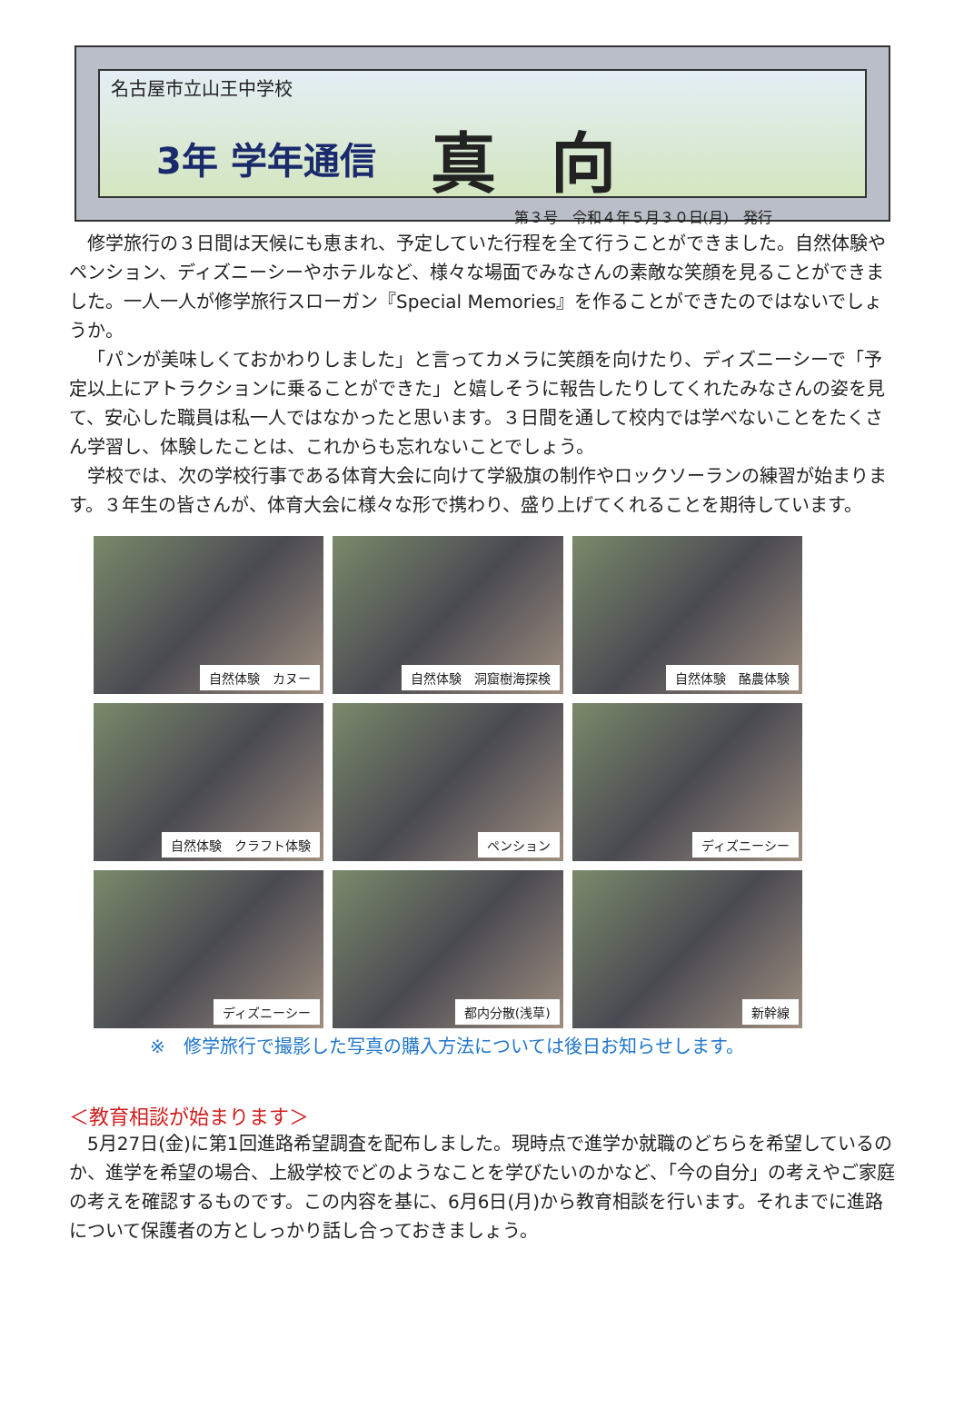名古屋市立山王中学校
3年 学年通信 真向
第３号　令和４年５月３０日(月)　発行
修学旅行の３日間は天候にも恵まれ、予定していた行程を全て行うことができました。自然体験やペンション、ディズニーシーやホテルなど、様々な場面でみなさんの素敵な笑顔を見ることができました。一人一人が修学旅行スローガン『Special Memories』を作ることができたのではないでしょうか。
「パンが美味しくておかわりしました」と言ってカメラに笑顔を向けたり、ディズニーシーで「予定以上にアトラクションに乗ることができた」と嬉しそうに報告したりしてくれたみなさんの姿を見て、安心した職員は私一人ではなかったと思います。３日間を通して校内では学べないことをたくさん学習し、体験したことは、これからも忘れないことでしょう。
学校では、次の学校行事である体育大会に向けて学級旗の制作やロックソーランの練習が始まります。３年生の皆さんが、体育大会に様々な形で携わり、盛り上げてくれることを期待しています。
自然体験　カヌー
自然体験　洞窟樹海探検
自然体験　酪農体験
自然体験　クラフト体験
ペンション
ディズニーシー
ディズニーシー
都内分散(浅草)
新幹線
※　修学旅行で撮影した写真の購入方法については後日お知らせします。
＜教育相談が始まります＞
　5月27日(金)に第1回進路希望調査を配布しました。現時点で進学か就職のどちらを希望しているのか、進学を希望の場合、上級学校でどのようなことを学びたいのかなど、「今の自分」の考えやご家庭の考えを確認するものです。この内容を基に、6月6日(月)から教育相談を行います。それまでに進路について保護者の方としっかり話し合っておきましょう。